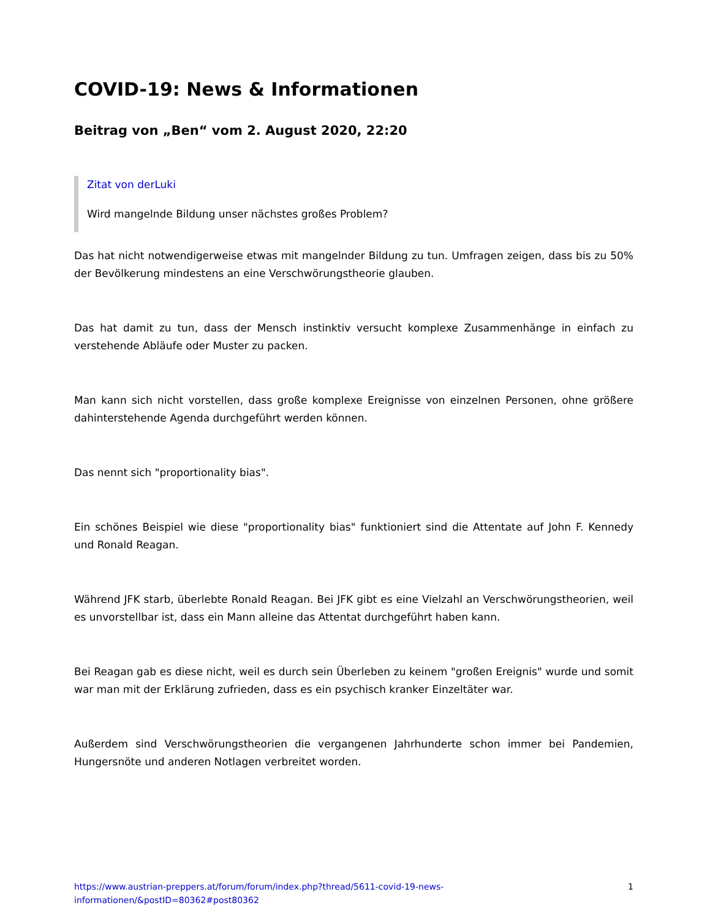COVID-19: News & Informationen
Beitrag von „Ben“ vom 2. August 2020, 22:20
Zitat von derLuki
Wird mangelnde Bildung unser nächstes großes Problem?
Das hat nicht notwendigerweise etwas mit mangelnder Bildung zu tun. Umfragen zeigen, dass bis zu 50% der Bevölkerung mindestens an eine Verschwörungstheorie glauben.
Das hat damit zu tun, dass der Mensch instinktiv versucht komplexe Zusammenhänge in einfach zu verstehende Abläufe oder Muster zu packen.
Man kann sich nicht vorstellen, dass große komplexe Ereignisse von einzelnen Personen, ohne größere dahinterstehende Agenda durchgeführt werden können.
Das nennt sich "proportionality bias".
Ein schönes Beispiel wie diese "proportionality bias" funktioniert sind die Attentate auf John F. Kennedy und Ronald Reagan.
Während JFK starb, überlebte Ronald Reagan. Bei JFK gibt es eine Vielzahl an Verschwörungstheorien, weil es unvorstellbar ist, dass ein Mann alleine das Attentat durchgeführt haben kann.
Bei Reagan gab es diese nicht, weil es durch sein Überleben zu keinem "großen Ereignis" wurde und somit war man mit der Erklärung zufrieden, dass es ein psychisch kranker Einzeltäter war.
Außerdem sind Verschwörungstheorien die vergangenen Jahrhunderte schon immer bei Pandemien, Hungersnöte und anderen Notlagen verbreitet worden.
https://www.austrian-preppers.at/forum/forum/index.php?thread/5611-covid-19-news-
informationen/&postID=80362#post80362 1